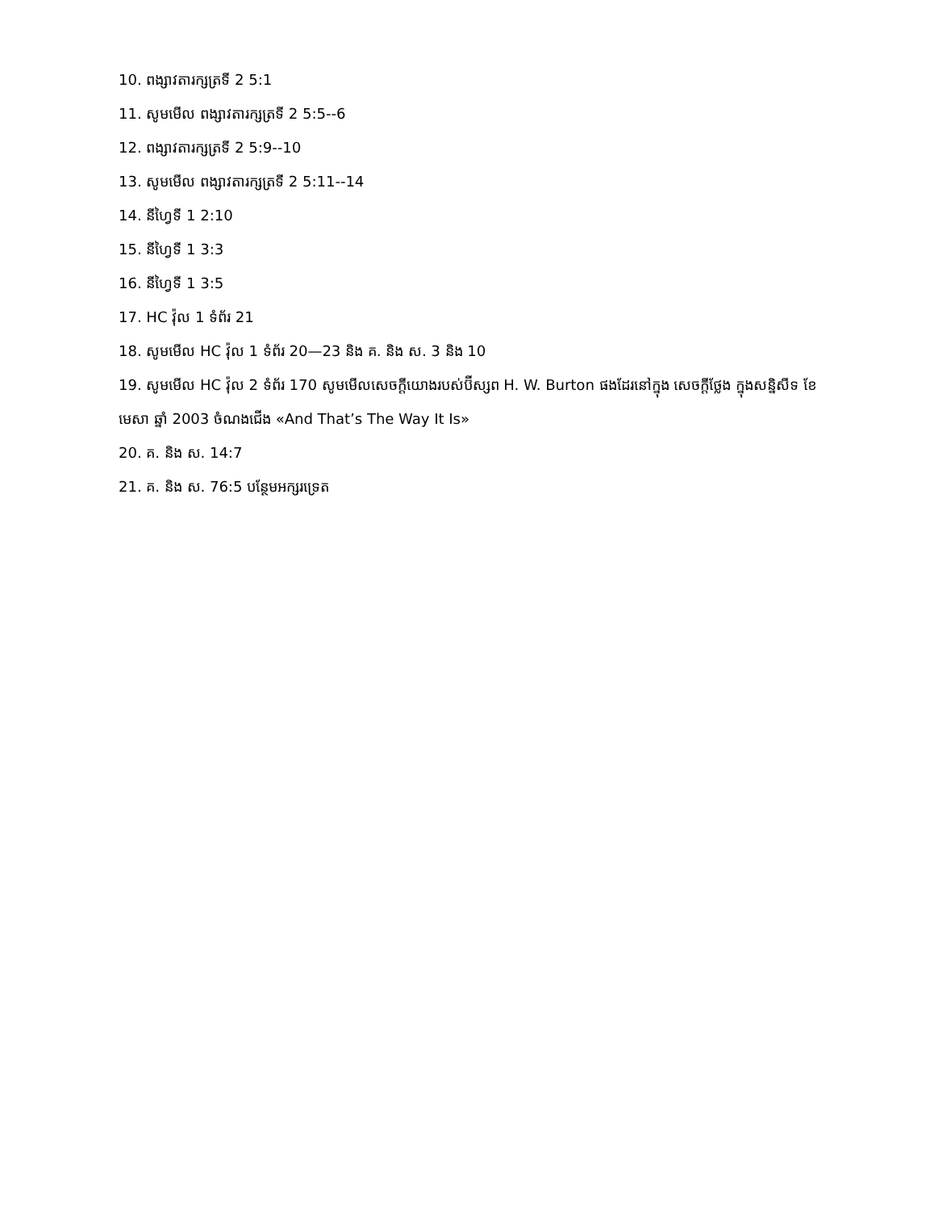10. ពង្សាវតារក្សត្រទី 2 5:1
11. សូមមើល ពង្សាវតារក្សត្រទី 2 5:5--6
12. ពង្សាវតារក្សត្រទី 2 5:9--10
13. សូមមើល ពង្សាវតារក្សត្រទី 2 5:11--14
14. នីហ្វៃទី 1 2:10
15. នីហ្វៃទី 1 3:3
16. នីហ្វៃទី 1 3:5
17. HC វ៉ុល 1 ទំព័រ 21
18. សូមមើល HC វ៉ុល 1 ទំព័រ 20—23 និង គ. និង ស. 3 និង 10
19. សូមមើល HC វ៉ុល 2 ទំព័រ 170 សូមមើលសេចក្ដីយោងរបស់ប៊ីស្សព H. W. Burton ផងដែរនៅក្នុង សេចក្ដីថ្លែង ក្នុងសន្និសីទ ខែ មេសា ឆ្នាំ 2003 ចំណងជើង «And That’s The Way It Is»
20. គ. និង ស. 14:7
21. គ. និង ស. 76:5 បន្ថែមអក្សរទ្រេត